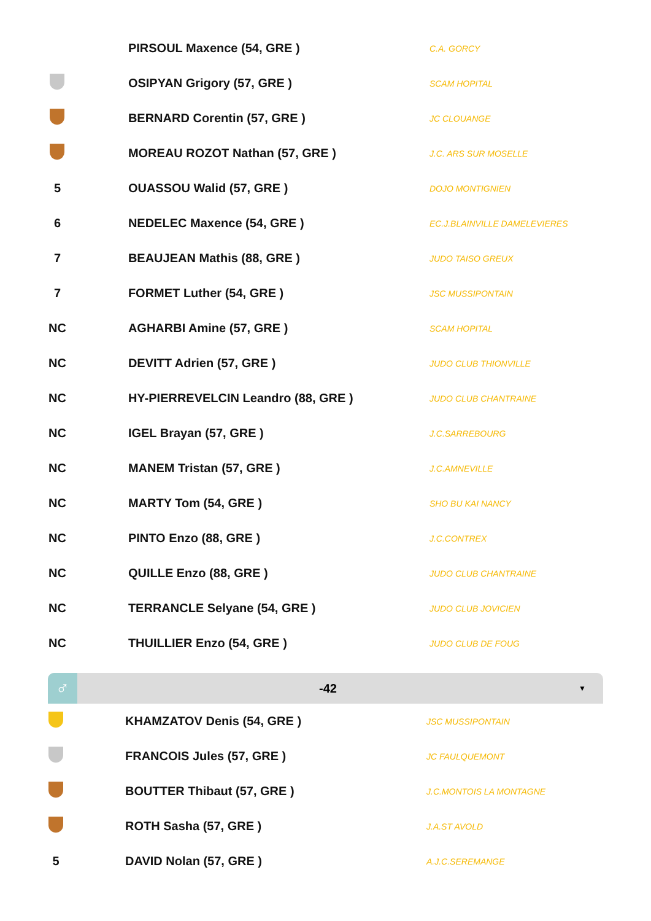| | PIRSOUL Maxence (54, GRE ) | C.A. GORCY |
| | OSIPYAN Grigory (57, GRE ) | SCAM HOPITAL |
| | BERNARD Corentin (57, GRE ) | JC CLOUANGE |
| | MOREAU ROZOT Nathan (57, GRE ) | J.C. ARS SUR MOSELLE |
| 5 | OUASSOU Walid (57, GRE ) | DOJO MONTIGNIEN |
| 6 | NEDELEC Maxence (54, GRE ) | EC.J.BLAINVILLE DAMELEVIERES |
| 7 | BEAUJEAN Mathis (88, GRE ) | JUDO TAISO GREUX |
| 7 | FORMET Luther (54, GRE ) | JSC MUSSIPONTAIN |
| NC | AGHARBI Amine (57, GRE ) | SCAM HOPITAL |
| NC | DEVITT Adrien (57, GRE ) | JUDO CLUB THIONVILLE |
| NC | HY-PIERREVELCIN Leandro (88, GRE ) | JUDO CLUB CHANTRAINE |
| NC | IGEL Brayan (57, GRE ) | J.C.SARREBOURG |
| NC | MANEM Tristan (57, GRE ) | J.C.AMNEVILLE |
| NC | MARTY Tom (54, GRE ) | SHO BU KAI NANCY |
| NC | PINTO Enzo (88, GRE ) | J.C.CONTREX |
| NC | QUILLE Enzo (88, GRE ) | JUDO CLUB CHANTRAINE |
| NC | TERRANCLE Selyane (54, GRE ) | JUDO CLUB JOVICIEN |
| NC | THUILLIER Enzo (54, GRE ) | JUDO CLUB DE FOUG |
♂
-42
▼
| | KHAMZATOV Denis (54, GRE ) | JSC MUSSIPONTAIN |
| | FRANCOIS Jules (57, GRE ) | JC FAULQUEMONT |
| | BOUTTER Thibaut (57, GRE ) | J.C.MONTOIS LA MONTAGNE |
| | ROTH Sasha (57, GRE ) | J.A.ST AVOLD |
| 5 | DAVID Nolan (57, GRE ) | A.J.C.SEREMANGE |